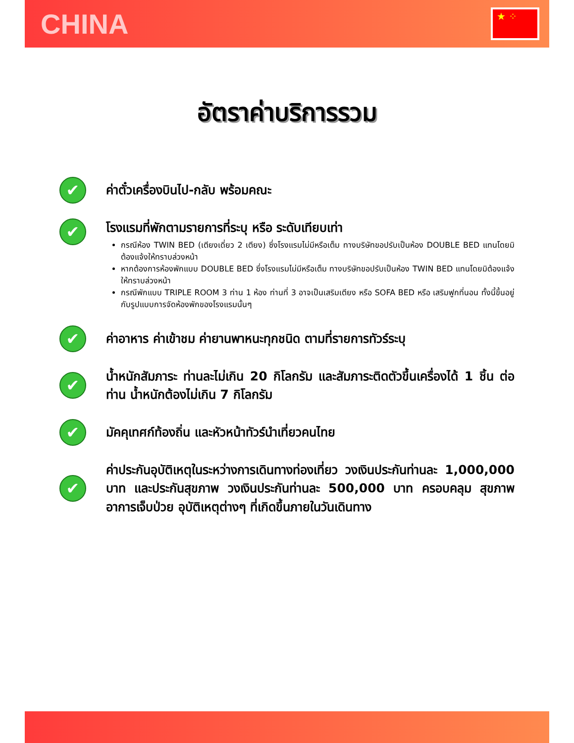CHINA
★ ⁘
อัตราค่าบริการรวม
✔
ค่าตั๋วเครื่องบินไป-กลับ พร้อมคณะ
✔
โรงแรมที่พักตามรายการที่ระบุ หรือ ระดับเทียบเท่า
กรณีห้อง TWIN BED (เตียงเดี่ยว 2 เตียง) ซึ่งโรงแรมไม่มีหรือเต็ม ทางบริษัทขอปรับเป็นห้อง DOUBLE BED แทนโดยมิต้องแจ้งให้ทราบล่วงหน้า
หากต้องการห้องพักแบบ DOUBLE BED ซึ่งโรงแรมไม่มีหรือเต็ม ทางบริษัทขอปรับเป็นห้อง TWIN BED แทนโดยมิต้องแจ้งให้ทราบล่วงหน้า
กรณีพักแบบ TRIPLE ROOM 3 ท่าน 1 ห้อง ท่านที่ 3 อาจเป็นเสริมเตียง หรือ SOFA BED หรือ เสริมฟูกที่นอน ทั้งนี้ขึ้นอยู่กับรูปแบบการจัดห้องพักของโรงแรมนั้นๆ
✔
ค่าอาหาร ค่าเข้าชม ค่ายานพาหนะทุกชนิด ตามที่รายการทัวร์ระบุ
✔
น้ำหนักสัมภาระ ท่านละไม่เกิน 20 กิโลกรัม และสัมภาระติดตัวขึ้นเครื่องได้ 1 ชิ้น ต่อท่าน น้ำหนักต้องไม่เกิน 7 กิโลกรัม
✔
มัคคุเทศก์ท้องถิ่น และหัวหน้าทัวร์นำเที่ยวคนไทย
✔
ค่าประกันอุบัติเหตุในระหว่างการเดินทางท่องเที่ยว วงเงินประกันท่านละ 1,000,000 บาท และประกันสุขภาพ วงเงินประกันท่านละ 500,000 บาท ครอบคลุม สุขภาพ อาการเจ็บป่วย อุบัติเหตุต่างๆ ที่เกิดขึ้นภายในวันเดินทาง